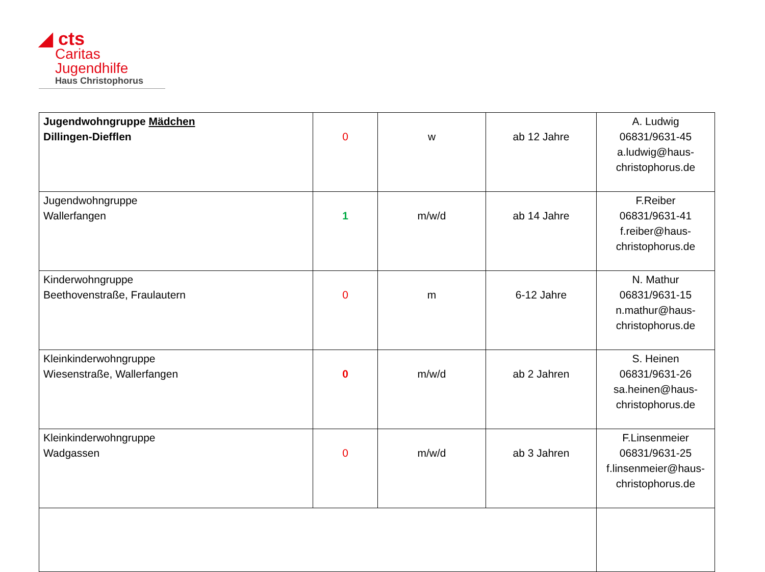◢ cts
Caritas
Jugendhilfe
Haus Christophorus
| Jugendwohngruppe Mädchen Dillingen-Diefflen | 0 | w | ab 12 Jahre | A. Ludwig 06831/9631-45 a.ludwig@haus- christophorus.de |
| Jugendwohngruppe Wallerfangen | 1 | m/w/d | ab 14 Jahre | F.Reiber 06831/9631-41 f.reiber@haus- christophorus.de |
| Kinderwohngruppe Beethovenstraße, Fraulautern | 0 | m | 6-12 Jahre | N. Mathur 06831/9631-15 n.mathur@haus- christophorus.de |
| Kleinkinderwohngruppe Wiesenstraße, Wallerfangen | 0 | m/w/d | ab 2 Jahren | S. Heinen 06831/9631-26 sa.heinen@haus- christophorus.de |
| Kleinkinderwohngruppe Wadgassen | 0 | m/w/d | ab 3 Jahren | F.Linsenmeier 06831/9631-25 f.linsenmeier@haus- christophorus.de |